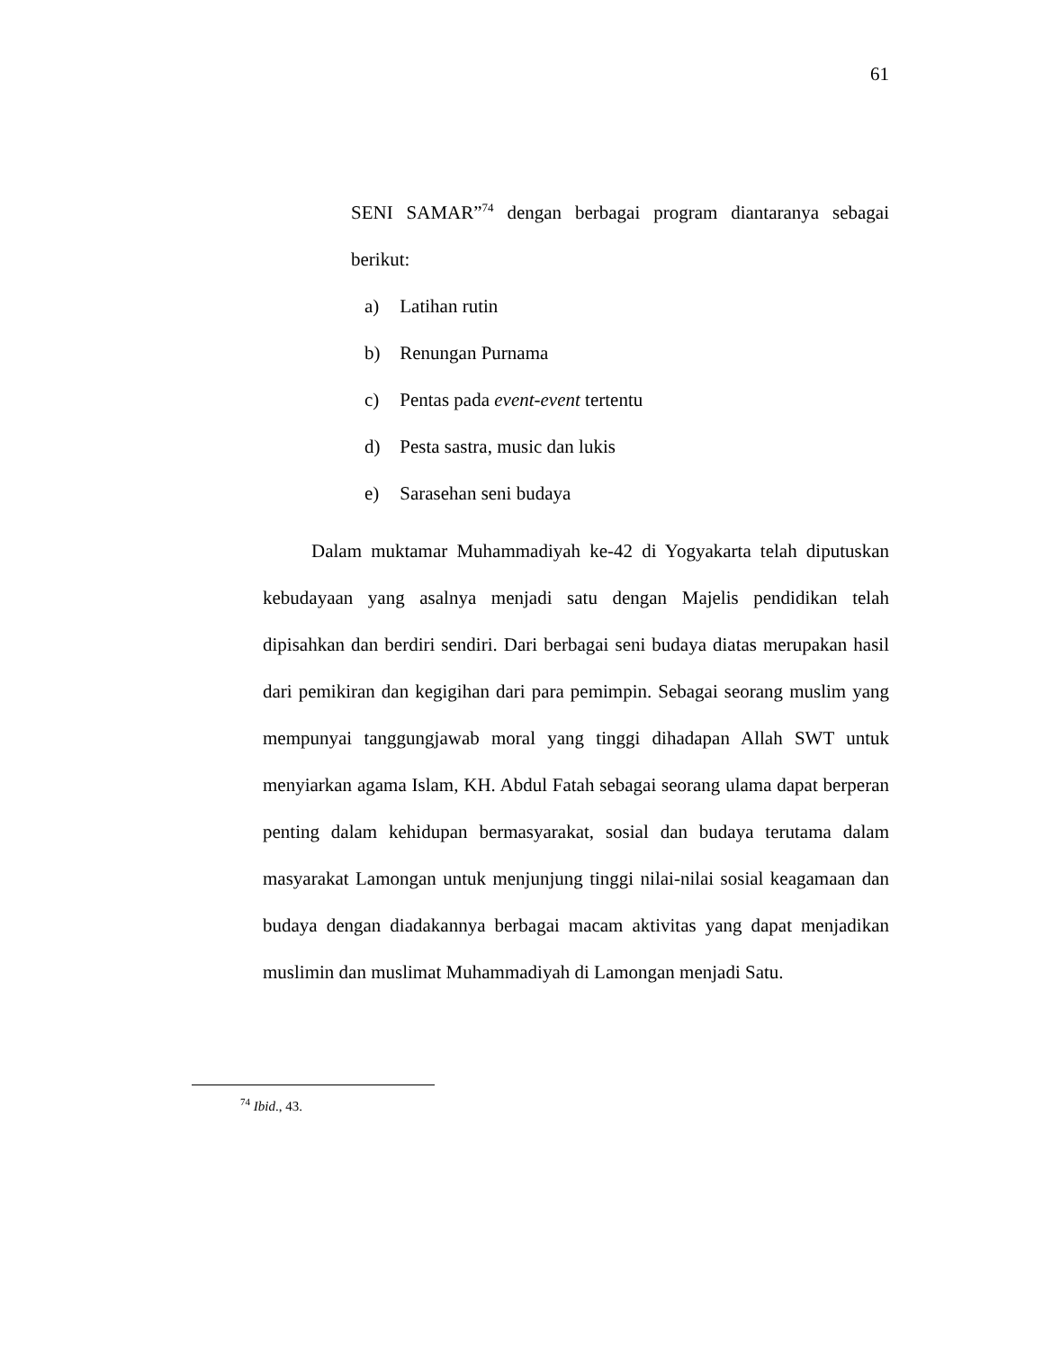61
SENI SAMAR”<sup>74</sup> dengan berbagai program diantaranya sebagai berikut:
a) Latihan rutin
b) Renungan Purnama
c) Pentas pada event-event tertentu
d) Pesta sastra, music dan lukis
e) Sarasehan seni budaya
Dalam muktamar Muhammadiyah ke-42 di Yogyakarta telah diputuskan kebudayaan yang asalnya menjadi satu dengan Majelis pendidikan telah dipisahkan dan berdiri sendiri. Dari berbagai seni budaya diatas merupakan hasil dari pemikiran dan kegigihan dari para pemimpin. Sebagai seorang muslim yang mempunyai tanggungjawab moral yang tinggi dihadapan Allah SWT untuk menyiarkan agama Islam, KH. Abdul Fatah sebagai seorang ulama dapat berperan penting dalam kehidupan bermasyarakat, sosial dan budaya terutama dalam masyarakat Lamongan untuk menjunjung tinggi nilai-nilai sosial keagamaan dan budaya dengan diadakannya berbagai macam aktivitas yang dapat menjadikan muslimin dan muslimat Muhammadiyah di Lamongan menjadi Satu.
<sup>74</sup> Ibid., 43.